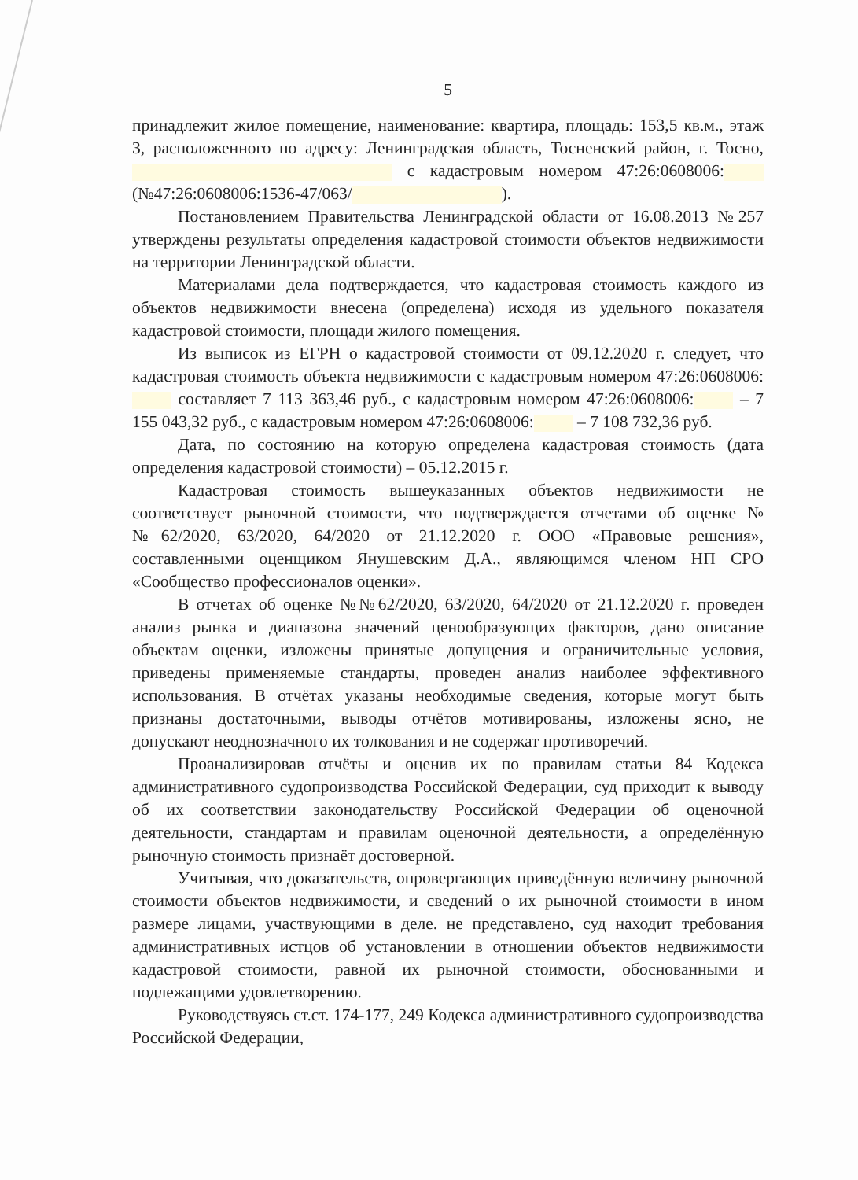5
принадлежит жилое помещение, наименование: квартира, площадь: 153,5 кв.м., этаж 3, расположенного по адресу: Ленинградская область, Тосненский район, г. Тосно, с кадастровым номером 47:26:0608006: (№47:26:0608006:1536-47/063/ ).
Постановлением Правительства Ленинградской области от 16.08.2013 №257 утверждены результаты определения кадастровой стоимости объектов недвижимости на территории Ленинградской области.
Материалами дела подтверждается, что кадастровая стоимость каждого из объектов недвижимости внесена (определена) исходя из удельного показателя кадастровой стоимости, площади жилого помещения.
Из выписок из ЕГРН о кадастровой стоимости от 09.12.2020 г. следует, что кадастровая стоимость объекта недвижимости с кадастровым номером 47:26:0608006: составляет 7 113 363,46 руб., с кадастровым номером 47:26:0608006: – 7 155 043,32 руб., с кадастровым номером 47:26:0608006: – 7 108 732,36 руб.
Дата, по состоянию на которую определена кадастровая стоимость (дата определения кадастровой стоимости) – 05.12.2015 г.
Кадастровая стоимость вышеуказанных объектов недвижимости не соответствует рыночной стоимости, что подтверждается отчетами об оценке №№62/2020, 63/2020, 64/2020 от 21.12.2020 г. ООО «Правовые решения», составленными оценщиком Янушевским Д.А., являющимся членом НП СРО «Сообщество профессионалов оценки».
В отчетах об оценке №№62/2020, 63/2020, 64/2020 от 21.12.2020 г. проведен анализ рынка и диапазона значений ценообразующих факторов, дано описание объектам оценки, изложены принятые допущения и ограничительные условия, приведены применяемые стандарты, проведен анализ наиболее эффективного использования. В отчётах указаны необходимые сведения, которые могут быть признаны достаточными, выводы отчётов мотивированы, изложены ясно, не допускают неоднозначного их толкования и не содержат противоречий.
Проанализировав отчёты и оценив их по правилам статьи 84 Кодекса административного судопроизводства Российской Федерации, суд приходит к выводу об их соответствии законодательству Российской Федерации об оценочной деятельности, стандартам и правилам оценочной деятельности, а определённую рыночную стоимость признаёт достоверной.
Учитывая, что доказательств, опровергающих приведённую величину рыночной стоимости объектов недвижимости, и сведений о их рыночной стоимости в ином размере лицами, участвующими в деле. не представлено, суд находит требования административных истцов об установлении в отношении объектов недвижимости кадастровой стоимости, равной их рыночной стоимости, обоснованными и подлежащими удовлетворению.
Руководствуясь ст.ст. 174-177, 249 Кодекса административного судопроизводства Российской Федерации,